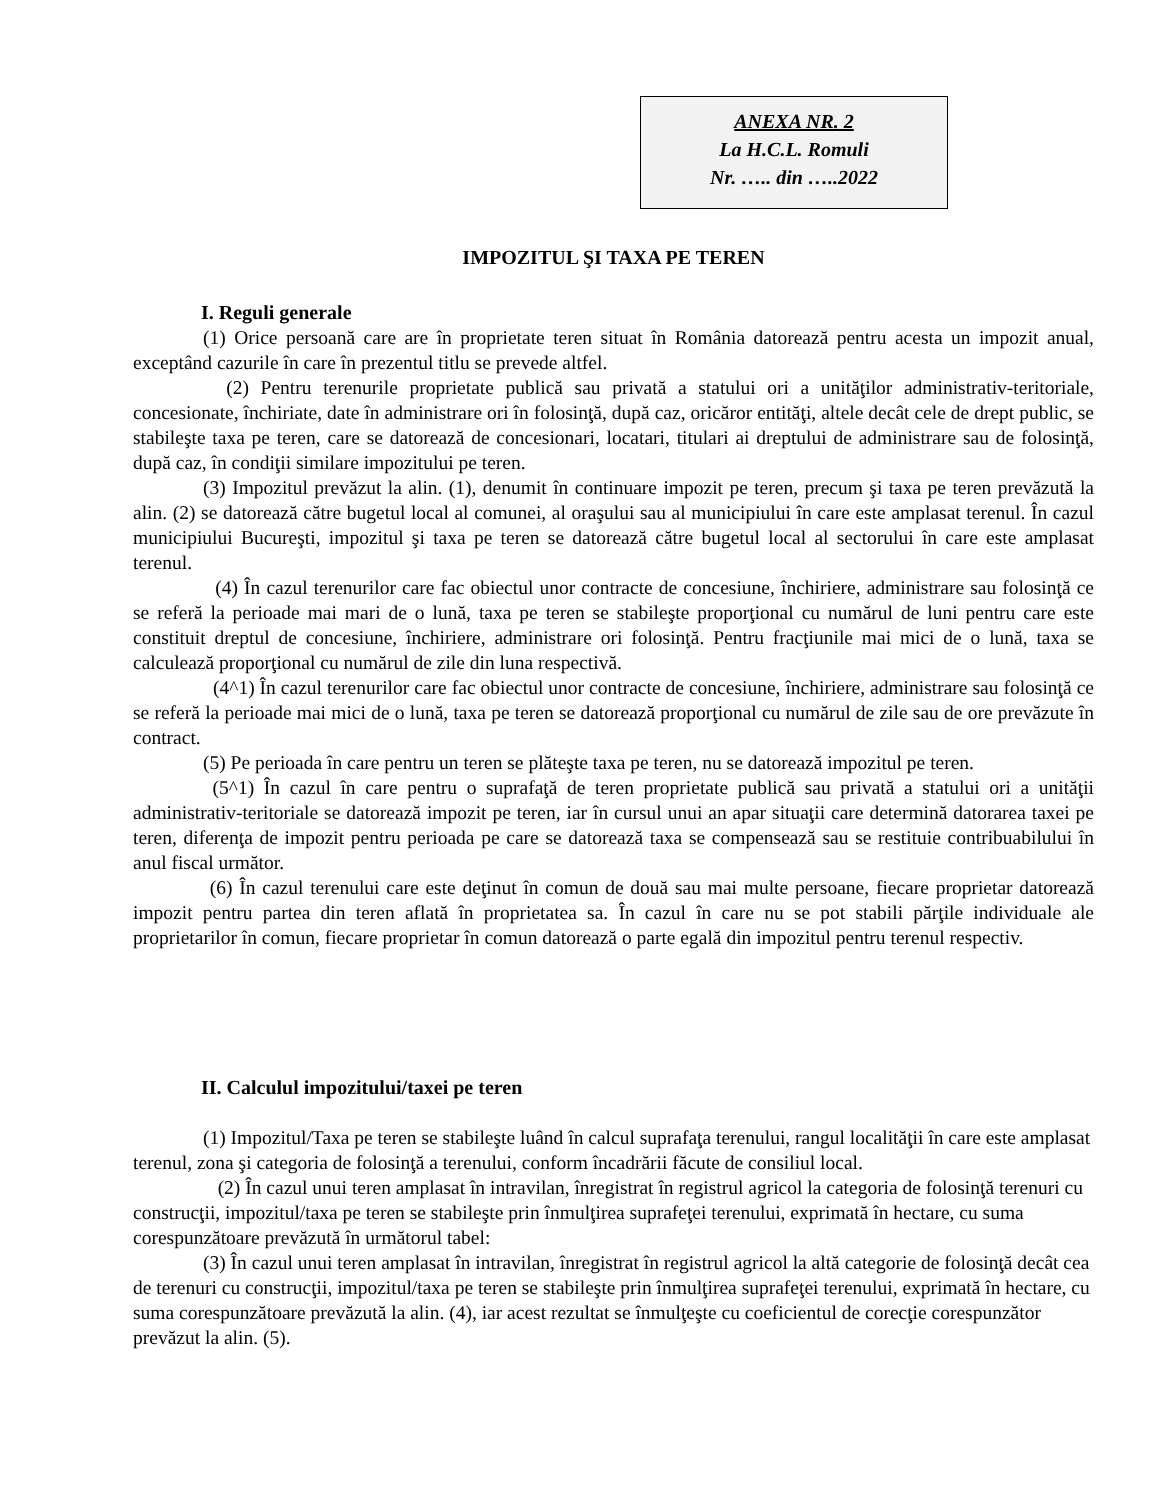ANEXA NR. 2
La H.C.L. Romuli
Nr. ….. din …..2022
IMPOZITUL ŞI TAXA PE TEREN
I. Reguli generale
(1) Orice persoană care are în proprietate teren situat în România datorează pentru acesta un impozit anual, exceptând cazurile în care în prezentul titlu se prevede altfel.
(2) Pentru terenurile proprietate publică sau privată a statului ori a unităţilor administrativ-teritoriale, concesionate, închiriate, date în administrare ori în folosinţă, după caz, oricăror entităţi, altele decât cele de drept public, se stabileşte taxa pe teren, care se datorează de concesionari, locatari, titulari ai dreptului de administrare sau de folosinţă, după caz, în condiţii similare impozitului pe teren.
(3) Impozitul prevăzut la alin. (1), denumit în continuare impozit pe teren, precum şi taxa pe teren prevăzută la alin. (2) se datorează către bugetul local al comunei, al oraşului sau al municipiului în care este amplasat terenul. În cazul municipiului Bucureşti, impozitul şi taxa pe teren se datorează către bugetul local al sectorului în care este amplasat terenul.
(4) În cazul terenurilor care fac obiectul unor contracte de concesiune, închiriere, administrare sau folosinţă ce se referă la perioade mai mari de o lună, taxa pe teren se stabileşte proporţional cu numărul de luni pentru care este constituit dreptul de concesiune, închiriere, administrare ori folosinţă. Pentru fracţiunile mai mici de o lună, taxa se calculează proporţional cu numărul de zile din luna respectivă.
(4^1) În cazul terenurilor care fac obiectul unor contracte de concesiune, închiriere, administrare sau folosinţă ce se referă la perioade mai mici de o lună, taxa pe teren se datorează proporţional cu numărul de zile sau de ore prevăzute în contract.
(5) Pe perioada în care pentru un teren se plăteşte taxa pe teren, nu se datorează impozitul pe teren.
(5^1) În cazul în care pentru o suprafaţă de teren proprietate publică sau privată a statului ori a unităţii administrativ-teritoriale se datorează impozit pe teren, iar în cursul unui an apar situaţii care determină datorarea taxei pe teren, diferenţa de impozit pentru perioada pe care se datorează taxa se compensează sau se restituie contribuabilului în anul fiscal următor.
(6) În cazul terenului care este deţinut în comun de două sau mai multe persoane, fiecare proprietar datorează impozit pentru partea din teren aflată în proprietatea sa. În cazul în care nu se pot stabili părţile individuale ale proprietarilor în comun, fiecare proprietar în comun datorează o parte egală din impozitul pentru terenul respectiv.
II. Calculul impozitului/taxei pe teren
(1) Impozitul/Taxa pe teren se stabileşte luând în calcul suprafaţa terenului, rangul localităţii în care este amplasat terenul, zona şi categoria de folosinţă a terenului, conform încadrării făcute de consiliul local.
(2) În cazul unui teren amplasat în intravilan, înregistrat în registrul agricol la categoria de folosinţă terenuri cu construcţii, impozitul/taxa pe teren se stabileşte prin înmulţirea suprafeţei terenului, exprimată în hectare, cu suma corespunzătoare prevăzută în următorul tabel:
(3) În cazul unui teren amplasat în intravilan, înregistrat în registrul agricol la altă categorie de folosinţă decât cea de terenuri cu construcţii, impozitul/taxa pe teren se stabileşte prin înmulţirea suprafeţei terenului, exprimată în hectare, cu suma corespunzătoare prevăzută la alin. (4), iar acest rezultat se înmulţeşte cu coeficientul de corecţie corespunzător prevăzut la alin. (5).